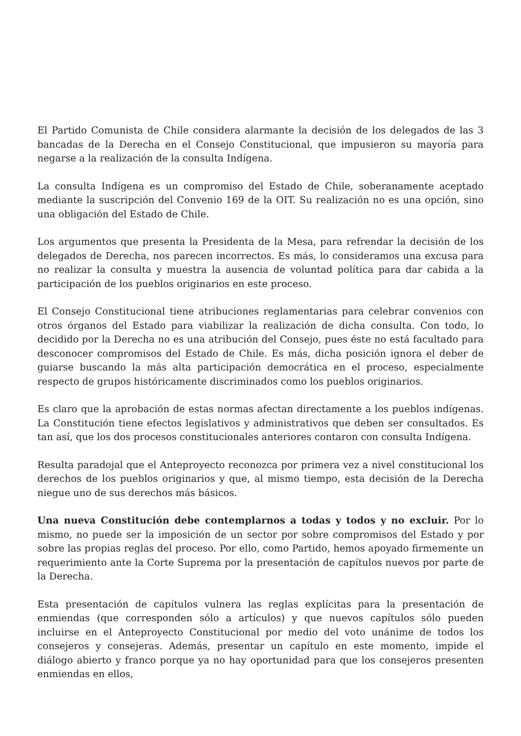El Partido Comunista de Chile considera alarmante la decisión de los delegados de las 3 bancadas de la Derecha en el Consejo Constitucional, que impusieron su mayoría para negarse a la realización de la consulta Indígena.
La consulta Indígena es un compromiso del Estado de Chile, soberanamente aceptado mediante la suscripción del Convenio 169 de la OIT. Su realización no es una opción, sino una obligación del Estado de Chile.
Los argumentos que presenta la Presidenta de la Mesa, para refrendar la decisión de los delegados de Derecha, nos parecen incorrectos. Es más, lo consideramos una excusa para no realizar la consulta y muestra la ausencia de voluntad política para dar cabida a la participación de los pueblos originarios en este proceso.
El Consejo Constitucional tiene atribuciones reglamentarias para celebrar convenios con otros órganos del Estado para viabilizar la realización de dicha consulta. Con todo, lo decidido por la Derecha no es una atribución del Consejo, pues éste no está facultado para desconocer compromisos del Estado de Chile. Es más, dicha posición ignora el deber de guiarse buscando la más alta participación democrática en el proceso, especialmente respecto de grupos históricamente discriminados como los pueblos originarios.
Es claro que la aprobación de estas normas afectan directamente a los pueblos indígenas. La Constitución tiene efectos legislativos y administrativos que deben ser consultados. Es tan así, que los dos procesos constitucionales anteriores contaron con consulta Indígena.
Resulta paradojal que el Anteproyecto reconozca por primera vez a nivel constitucional los derechos de los pueblos originarios y que, al mismo tiempo, esta decisión de la Derecha niegue uno de sus derechos más básicos.
Una nueva Constitución debe contemplarnos a todas y todos y no excluir. Por lo mismo, no puede ser la imposición de un sector por sobre compromisos del Estado y por sobre las propias reglas del proceso. Por ello, como Partido, hemos apoyado firmemente un requerimiento ante la Corte Suprema por la presentación de capítulos nuevos por parte de la Derecha.
Esta presentación de capítulos vulnera las reglas explícitas para la presentación de enmiendas (que corresponden sólo a artículos) y que nuevos capítulos sólo pueden incluirse en el Anteproyecto Constitucional por medio del voto unánime de todos los consejeros y consejeras. Además, presentar un capítulo en este momento, impide el diálogo abierto y franco porque ya no hay oportunidad para que los consejeros presenten enmiendas en ellos,